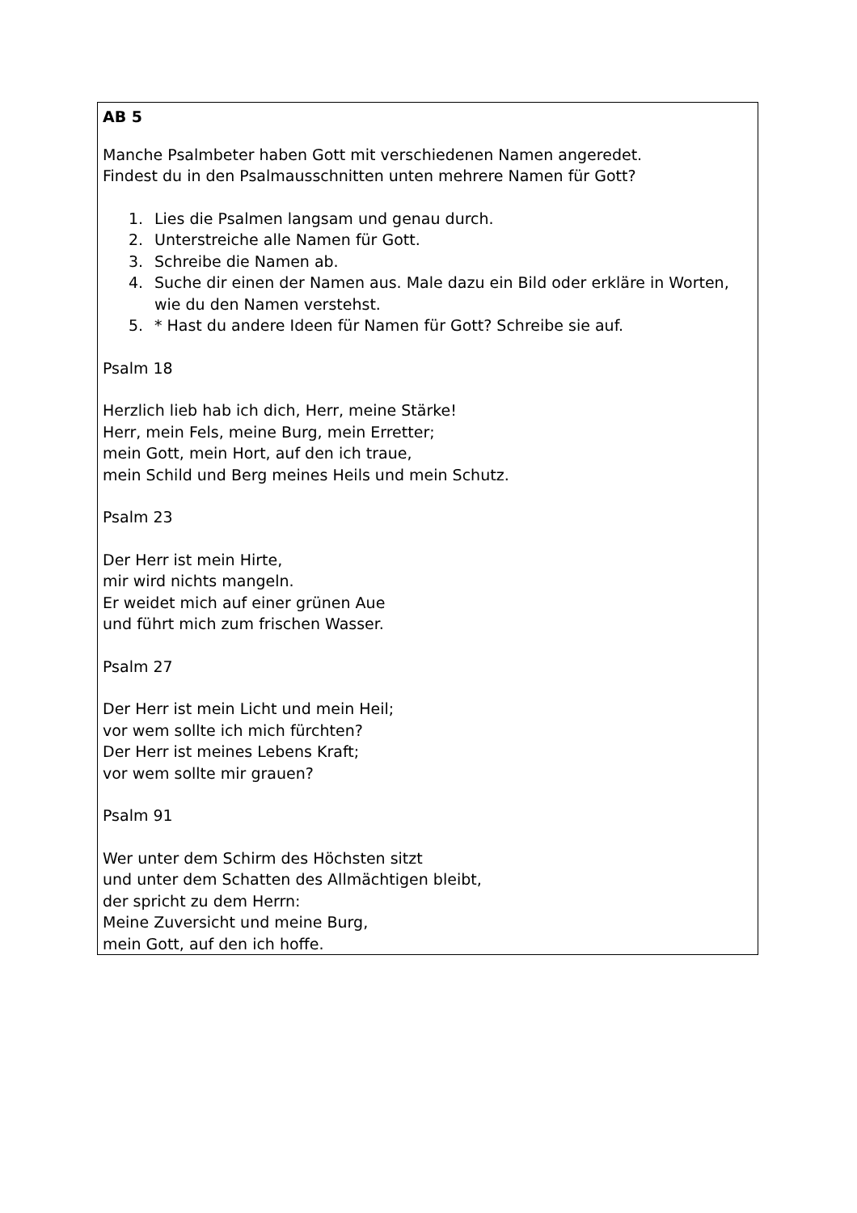AB 5
Manche Psalmbeter haben Gott mit verschiedenen Namen angeredet.
Findest du in den Psalmausschnitten unten mehrere Namen für Gott?
1. Lies die Psalmen langsam und genau durch.
2. Unterstreiche alle Namen für Gott.
3. Schreibe die Namen ab.
4. Suche dir einen der Namen aus. Male dazu ein Bild oder erkläre in Worten, wie du den Namen verstehst.
5. * Hast du andere Ideen für Namen für Gott? Schreibe sie auf.
Psalm 18
Herzlich lieb hab ich dich, Herr, meine Stärke!
Herr, mein Fels, meine Burg, mein Erretter;
mein Gott, mein Hort, auf den ich traue,
mein Schild und Berg meines Heils und mein Schutz.
Psalm 23
Der Herr ist mein Hirte,
mir wird nichts mangeln.
Er weidet mich auf einer grünen Aue
und führt mich zum frischen Wasser.
Psalm 27
Der Herr ist mein Licht und mein Heil;
vor wem sollte ich mich fürchten?
Der Herr ist meines Lebens Kraft;
vor wem sollte mir grauen?
Psalm 91
Wer unter dem Schirm des Höchsten sitzt
und unter dem Schatten des Allmächtigen bleibt,
der spricht zu dem Herrn:
Meine Zuversicht und meine Burg,
mein Gott, auf den ich hoffe.